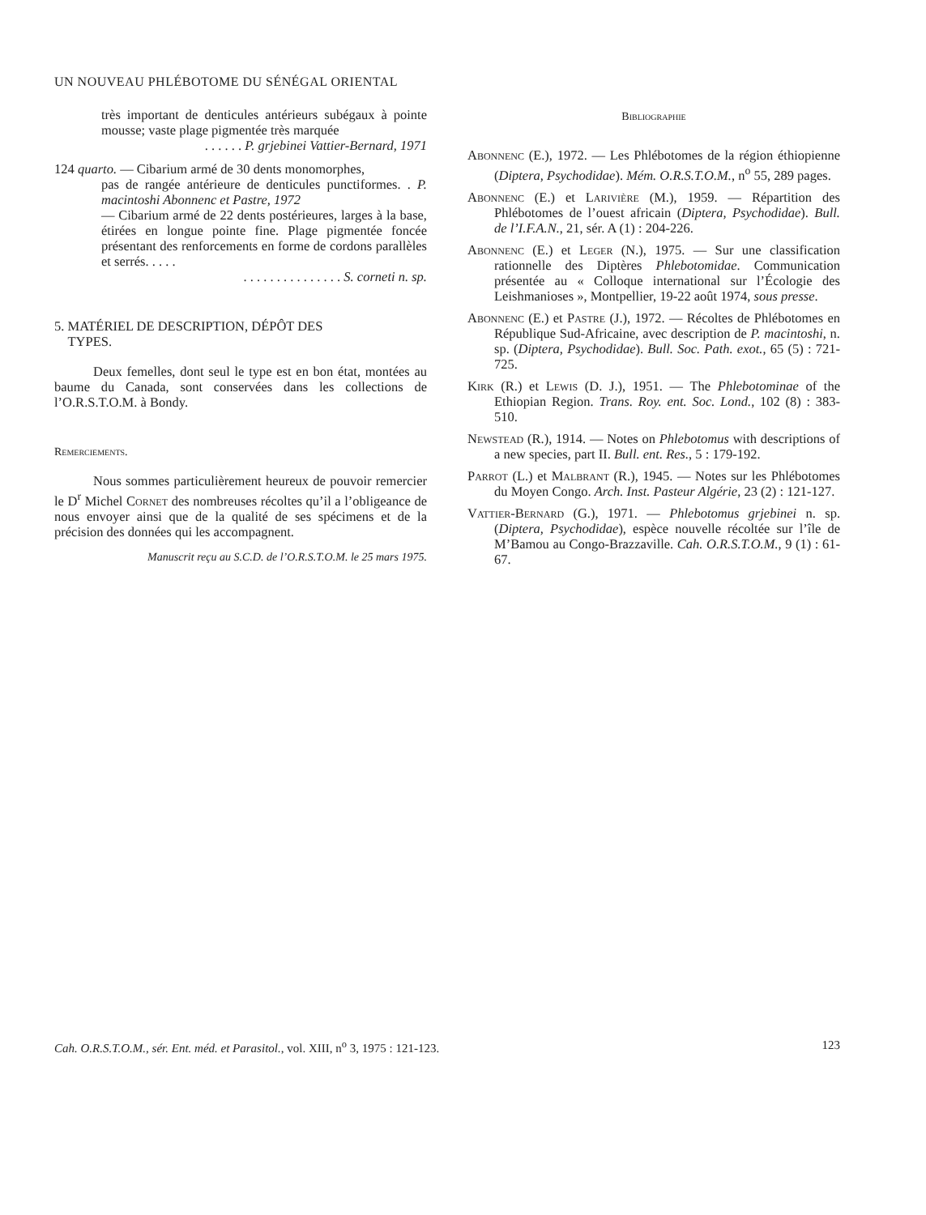UN NOUVEAU PHLÉBOTOME DU SÉNÉGAL ORIENTAL
très important de denticules antérieurs subégaux à pointe mousse; vaste plage pigmentée très marquée
. . . . . . P. grjebinei Vattier-Bernard, 1971
124 quarto. — Cibarium armé de 30 dents monomorphes,
pas de rangée antérieure de denticules punctiformes. . P. macintoshi Abonnenc et Pastre, 1972
— Cibarium armé de 22 dents postérieures, larges à la base, étirées en longue pointe fine. Plage pigmentée foncée présentant des renforcements en forme de cordons parallèles et serrés. . . . .
. . . . . . . . . . . . . . . S. corneti n. sp.
5. MATÉRIEL DE DESCRIPTION, DÉPÔT DES
TYPES.
Deux femelles, dont seul le type est en bon état, montées au baume du Canada, sont conservées dans les collections de l’O.R.S.T.O.M. à Bondy.
Remerciements.
Nous sommes particulièrement heureux de pouvoir remercier le D<sup>r</sup> Michel Cornet des nombreuses récoltes qu’il a l’obligeance de nous envoyer ainsi que de la qualité de ses spécimens et de la précision des données qui les accompagnent.
Manuscrit reçu au S.C.D. de l’O.R.S.T.O.M. le 25 mars 1975.
Bibliographie
Abonnenc (E.), 1972. — Les Phlébotomes de la région éthiopienne (Diptera, Psychodidae). Mém. O.R.S.T.O.M., n<sup>o</sup> 55, 289 pages.
Abonnenc (E.) et Larivière (M.), 1959. — Répartition des Phlébotomes de l’ouest africain (Diptera, Psychodidae). Bull. de l’I.F.A.N., 21, sér. A (1) : 204-226.
Abonnenc (E.) et Leger (N.), 1975. — Sur une classification rationnelle des Diptères Phlebotomidae. Communication présentée au « Colloque international sur l’Écologie des Leishmanioses », Montpellier, 19-22 août 1974, sous presse.
Abonnenc (E.) et Pastre (J.), 1972. — Récoltes de Phlébotomes en République Sud-Africaine, avec description de P. macintoshi, n. sp. (Diptera, Psychodidae). Bull. Soc. Path. exot., 65 (5) : 721-725.
Kirk (R.) et Lewis (D. J.), 1951. — The Phlebotominae of the Ethiopian Region. Trans. Roy. ent. Soc. Lond., 102 (8) : 383-510.
Newstead (R.), 1914. — Notes on Phlebotomus with descriptions of a new species, part II. Bull. ent. Res., 5 : 179-192.
Parrot (L.) et Malbrant (R.), 1945. — Notes sur les Phlébotomes du Moyen Congo. Arch. Inst. Pasteur Algérie, 23 (2) : 121-127.
Vattier-Bernard (G.), 1971. — Phlebotomus grjebinei n. sp. (Diptera, Psychodidae), espèce nouvelle récoltée sur l’île de M’Bamou au Congo-Brazzaville. Cah. O.R.S.T.O.M., 9 (1) : 61-67.
Cah. O.R.S.T.O.M., sér. Ent. méd. et Parasitol., vol. XIII, n<sup>o</sup> 3, 1975 : 121-123. 123